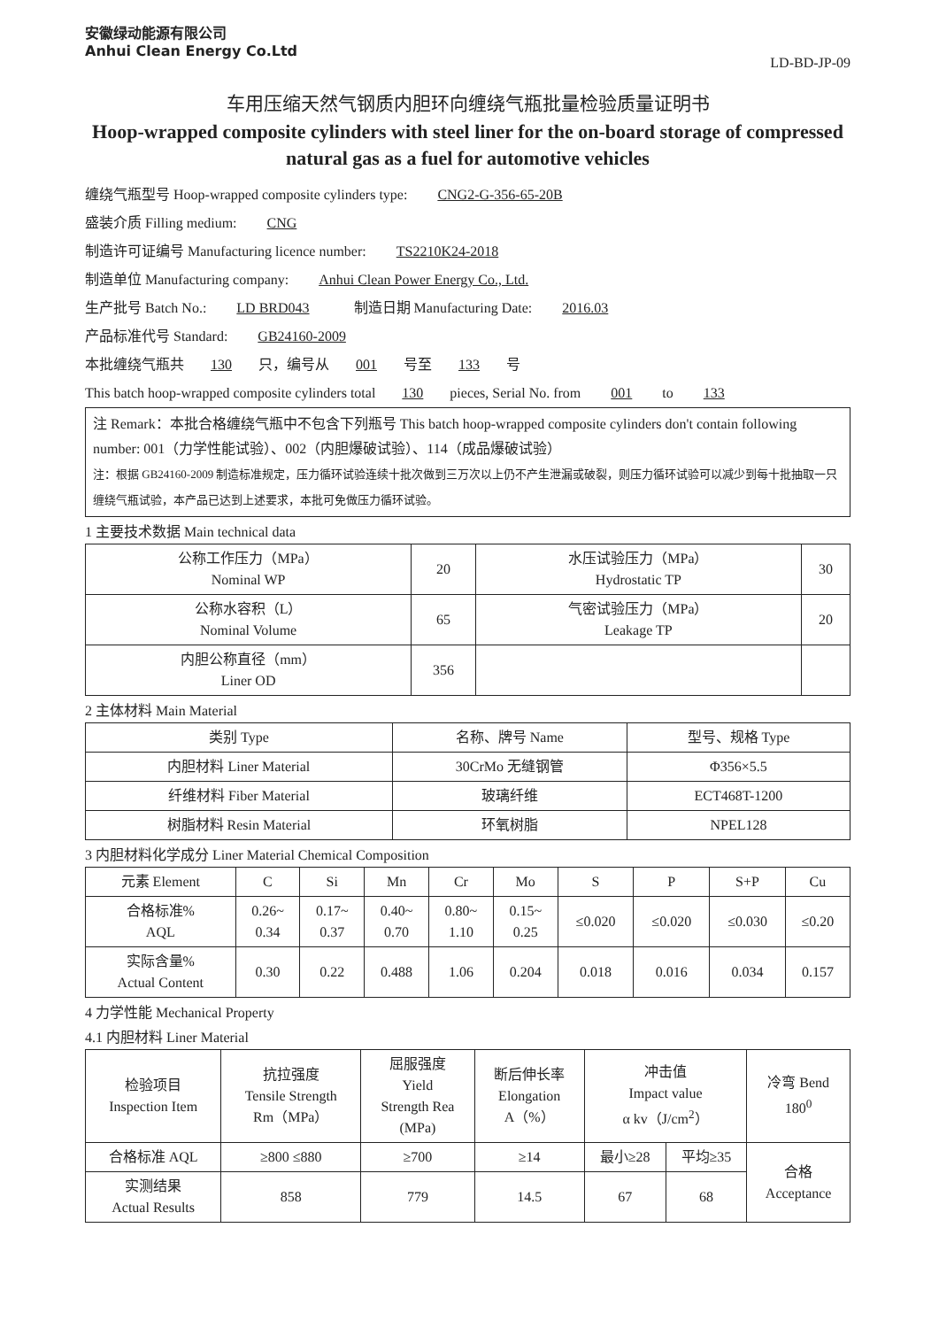安徽绿动能源有限公司
Anhui Clean Energy Co.Ltd
LD-BD-JP-09
车用压缩天然气钢质内胆环向缠绕气瓶批量检验质量证明书
Hoop-wrapped composite cylinders with steel liner for the on-board storage of compressed natural gas as a fuel for automotive vehicles
缠绕气瓶型号 Hoop-wrapped composite cylinders type: CNG2-G-356-65-20B
盛装介质 Filling medium: CNG
制造许可证编号 Manufacturing licence number: TS2210K24-2018
制造单位 Manufacturing company: Anhui Clean Power Energy Co., Ltd.
生产批号 Batch No.: LD BRD043 制造日期 Manufacturing Date: 2016.03
产品标准代号 Standard: GB24160-2009
本批缠绕气瓶共 130 只，编号从 001 号至 133 号
This batch hoop-wrapped composite cylinders total 130 pieces, Serial No. from 001 to 133
注 Remark：本批合格缠绕气瓶中不包含下列瓶号 This batch hoop-wrapped composite cylinders don't contain following number: 001（力学性能试验）、002（内胆爆破试验）、114（成品爆破试验）
注：根据 GB24160-2009 制造标准规定，压力循环试验连续十批次做到三万次以上仍不产生泄漏或破裂，则压力循环试验可以减少到每十批抽取一只缠绕气瓶试验，本产品已达到上述要求，本批可免做压力循环试验。
1 主要技术数据 Main technical data
| 公称工作压力（MPa） Nominal WP | 20 | 水压试验压力（MPa） Hydrostatic TP | 30 |
| 公称水容积（L） Nominal Volume | 65 | 气密试验压力（MPa） Leakage TP | 20 |
| 内胆公称直径（mm） Liner OD | 356 | | |
2 主体材料 Main Material
| 类别 Type | 名称、牌号 Name | 型号、规格 Type |
| 内胆材料 Liner Material | 30CrMo 无缝钢管 | Φ356×5.5 |
| 纤维材料 Fiber Material | 玻璃纤维 | ECT468T-1200 |
| 树脂材料 Resin Material | 环氧树脂 | NPEL128 |
3 内胆材料化学成分 Liner Material Chemical Composition
| 元素 Element | C | Si | Mn | Cr | Mo | S | P | S+P | Cu |
| 合格标准% AQL | 0.26~ 0.34 | 0.17~ 0.37 | 0.40~ 0.70 | 0.80~ 1.10 | 0.15~ 0.25 | ≤0.020 | ≤0.020 | ≤0.030 | ≤0.20 |
| 实际含量% Actual Content | 0.30 | 0.22 | 0.488 | 1.06 | 0.204 | 0.018 | 0.016 | 0.034 | 0.157 |
4 力学性能 Mechanical Property
4.1 内胆材料 Liner Material
| 检验项目 Inspection Item | 抗拉强度 Tensile Strength Rm（MPa） | 屈服强度 Yield Strength Rea (MPa) | 断后伸长率 Elongation A（%） | 冲击值 Impact value α kv（J/cm<sup>2</sup>） | | 冷弯 Bend 180<sup>0</sup> |
| 合格标准 AQL | ≥800 ≤880 | ≥700 | ≥14 | 最小≥28 | 平均≥35 | 合格 Acceptance |
| 实测结果 Actual Results | 858 | 779 | 14.5 | 67 | 68 | |